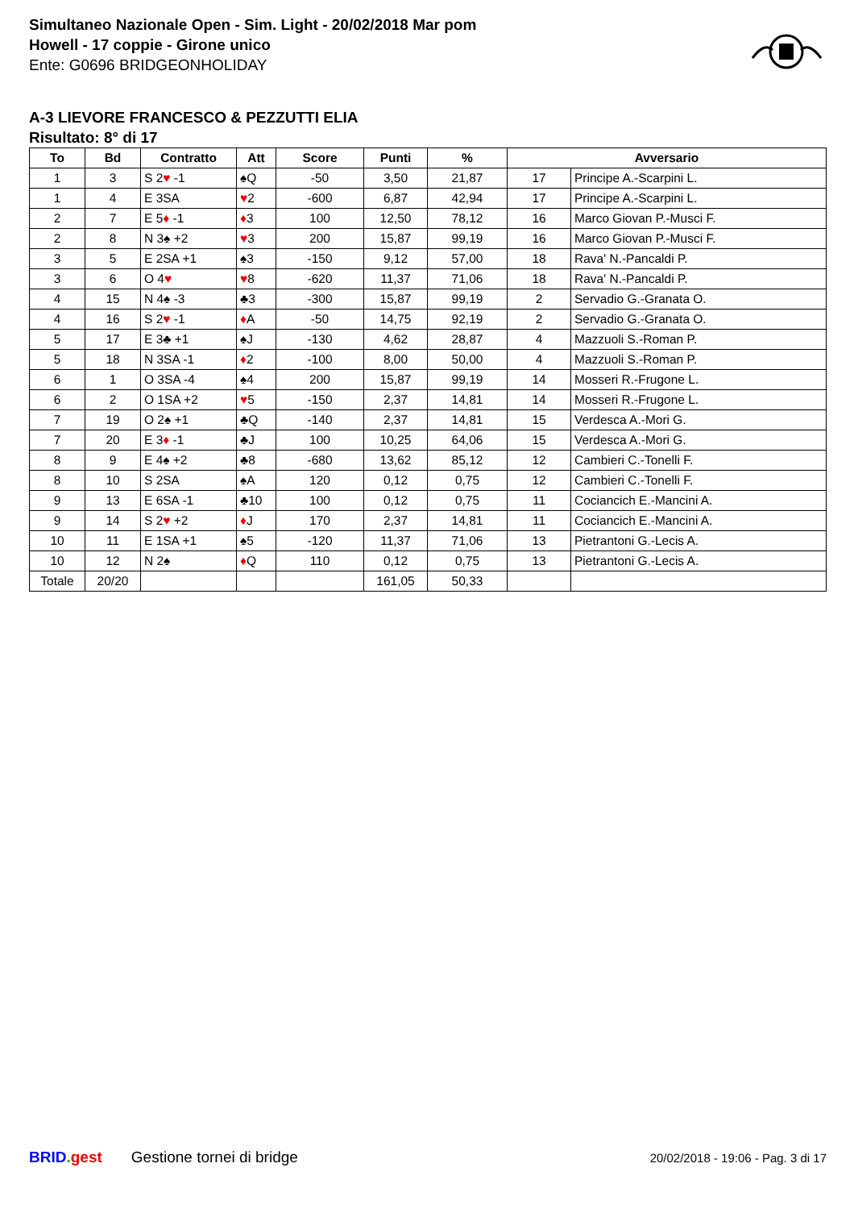Simultaneo Nazionale Open - Sim. Light - 20/02/2018 Mar pom
Howell - 17 coppie - Girone unico
Ente: G0696 BRIDGEONHOLIDAY
A-3 LIEVORE FRANCESCO & PEZZUTTI ELIA
Risultato: 8° di 17
| To | Bd | Contratto | Att | Score | Punti | % | Avversario | |
| --- | --- | --- | --- | --- | --- | --- | --- | --- |
| 1 | 3 | S 2 ♥ -1 | ♠Q | -50 | 3,50 | 21,87 | 17 | Principe A.-Scarpini L. |
| 1 | 4 | E 3SA | ♥ 2 | -600 | 6,87 | 42,94 | 17 | Principe A.-Scarpini L. |
| 2 | 7 | E 5 ♦ -1 | ♦ 3 | 100 | 12,50 | 78,12 | 16 | Marco Giovan P.-Musci F. |
| 2 | 8 | N 3♠ +2 | ♥ 3 | 200 | 15,87 | 99,19 | 16 | Marco Giovan P.-Musci F. |
| 3 | 5 | E 2SA +1 | ♠3 | -150 | 9,12 | 57,00 | 18 | Rava' N.-Pancaldi P. |
| 3 | 6 | O 4 ♥ | ♥ 8 | -620 | 11,37 | 71,06 | 18 | Rava' N.-Pancaldi P. |
| 4 | 15 | N 4♠ -3 | ♣3 | -300 | 15,87 | 99,19 | 2 | Servadio G.-Granata O. |
| 4 | 16 | S 2 ♥ -1 | ♦ A | -50 | 14,75 | 92,19 | 2 | Servadio G.-Granata O. |
| 5 | 17 | E 3♣ +1 | ♠J | -130 | 4,62 | 28,87 | 4 | Mazzuoli S.-Roman P. |
| 5 | 18 | N 3SA -1 | ♦ 2 | -100 | 8,00 | 50,00 | 4 | Mazzuoli S.-Roman P. |
| 6 | 1 | O 3SA -4 | ♠4 | 200 | 15,87 | 99,19 | 14 | Mosseri R.-Frugone L. |
| 6 | 2 | O 1SA +2 | ♥ 5 | -150 | 2,37 | 14,81 | 14 | Mosseri R.-Frugone L. |
| 7 | 19 | O 2♠ +1 | ♣Q | -140 | 2,37 | 14,81 | 15 | Verdesca A.-Mori G. |
| 7 | 20 | E 3 ♦ -1 | ♣J | 100 | 10,25 | 64,06 | 15 | Verdesca A.-Mori G. |
| 8 | 9 | E 4♠ +2 | ♣8 | -680 | 13,62 | 85,12 | 12 | Cambieri C.-Tonelli F. |
| 8 | 10 | S 2SA | ♠A | 120 | 0,12 | 0,75 | 12 | Cambieri C.-Tonelli F. |
| 9 | 13 | E 6SA -1 | ♣10 | 100 | 0,12 | 0,75 | 11 | Cociancich E.-Mancini A. |
| 9 | 14 | S 2 ♥ +2 | ♦ J | 170 | 2,37 | 14,81 | 11 | Cociancich E.-Mancini A. |
| 10 | 11 | E 1SA +1 | ♠5 | -120 | 11,37 | 71,06 | 13 | Pietrantoni G.-Lecis A. |
| 10 | 12 | N 2♠ | ♦ Q | 110 | 0,12 | 0,75 | 13 | Pietrantoni G.-Lecis A. |
| Totale | 20/20 | | | | 161,05 | 50,33 | | |
BRID. gest Gestione tornei di bridge 20/02/2018 - 19:06 - Pag. 3 di 17